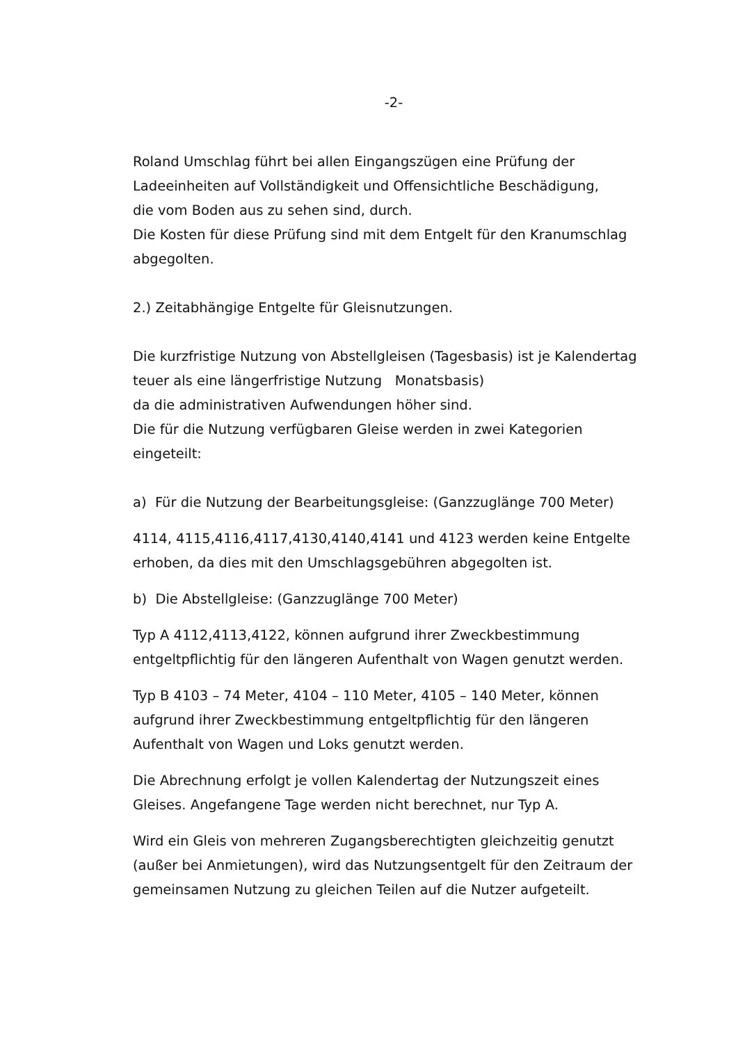-2-
Roland Umschlag führt bei allen Eingangszügen eine Prüfung der
Ladeeinheiten auf Vollständigkeit und Offensichtliche Beschädigung,
die vom Boden aus zu sehen sind, durch.
Die Kosten für diese Prüfung sind mit dem Entgelt für den Kranumschlag
abgegolten.
2.) Zeitabhängige Entgelte für Gleisnutzungen.
Die kurzfristige Nutzung von Abstellgleisen (Tagesbasis) ist je Kalendertag
teuer als eine längerfristige Nutzung Monatsbasis)
da die administrativen Aufwendungen höher sind.
Die für die Nutzung verfügbaren Gleise werden in zwei Kategorien
eingeteilt:
a) Für die Nutzung der Bearbeitungsgleise: (Ganzzuglänge 700 Meter)
4114, 4115,4116,4117,4130,4140,4141 und 4123 werden keine Entgelte
erhoben, da dies mit den Umschlagsgebühren abgegolten ist.
b) Die Abstellgleise: (Ganzzuglänge 700 Meter)
Typ A 4112,4113,4122, können aufgrund ihrer Zweckbestimmung
entgeltpflichtig für den längeren Aufenthalt von Wagen genutzt werden.
Typ B 4103 – 74 Meter, 4104 – 110 Meter, 4105 – 140 Meter, können
aufgrund ihrer Zweckbestimmung entgeltpflichtig für den längeren
Aufenthalt von Wagen und Loks genutzt werden.
Die Abrechnung erfolgt je vollen Kalendertag der Nutzungszeit eines
Gleises. Angefangene Tage werden nicht berechnet, nur Typ A.
Wird ein Gleis von mehreren Zugangsberechtigten gleichzeitig genutzt
(außer bei Anmietungen), wird das Nutzungsentgelt für den Zeitraum der
gemeinsamen Nutzung zu gleichen Teilen auf die Nutzer aufgeteilt.